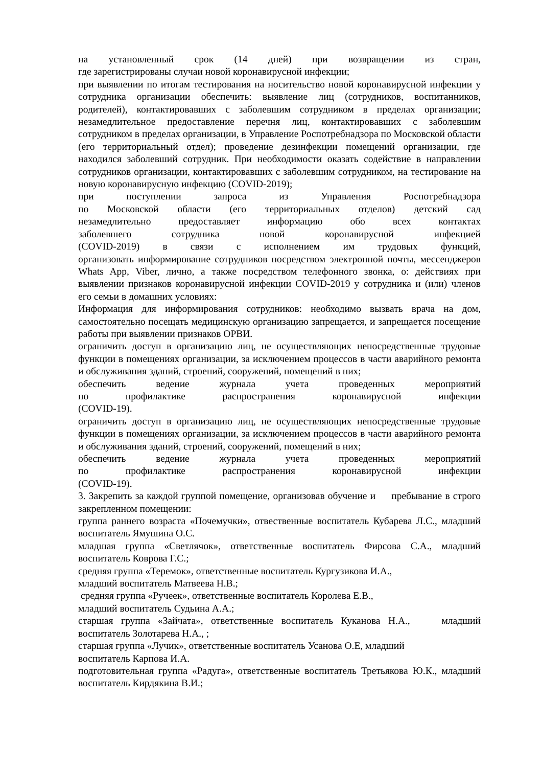на установленный срок (14 дней) при возвращении из стран,
где зарегистрированы случаи новой коронавирусной инфекции;
при выявлении по итогам тестирования на носительство новой коронавирусной инфекции у сотрудника организации обеспечить: выявление лиц (сотрудников, воспитанников, родителей), контактировавших с заболевшим сотрудником в пределах организации; незамедлительное предоставление перечня лиц, контактировавших с заболевшим сотрудником в пределах организации, в Управление Роспотребнадзора по Московской области (его территориальный отдел); проведение дезинфекции помещений организации, где находился заболевший сотрудник. При необходимости оказать содействие в направлении сотрудников организации, контактировавших с заболевшим сотрудником, на тестирование на новую коронавирусную инфекцию (COVID-2019);
при поступлении запроса из Управления Роспотребнадзора
по Московской области (его территориальных отделов) детский сад
незамедлительно предоставляет информацию обо всех контактах
заболевшего сотрудника новой коронавирусной инфекцией
(COVID-2019) в связи с исполнением им трудовых функций,
организовать информирование сотрудников посредством электронной почты, мессенджеров Whats App, Viber, лично, а также посредством телефонного звонка, о: действиях при выявлении признаков коронавирусной инфекции COVID-2019 у сотрудника и (или) членов его семьи в домашних условиях:
Информация для информирования сотрудников: необходимо вызвать врача на дом, самостоятельно посещать медицинскую организацию запрещается, и запрещается посещение работы при выявлении признаков ОРВИ.
ограничить доступ в организацию лиц, не осуществляющих непосредственные трудовые функции в помещениях организации, за исключением процессов в части аварийного ремонта и обслуживания зданий, строений, сооружений, помещений в них;
обеспечить ведение журнала учета проведенных мероприятий
по профилактике распространения коронавирусной инфекции
(COVID-19).
ограничить доступ в организацию лиц, не осуществляющих непосредственные трудовые функции в помещениях организации, за исключением процессов в части аварийного ремонта и обслуживания зданий, строений, сооружений, помещений в них;
обеспечить ведение журнала учета проведенных мероприятий
по профилактике распространения коронавирусной инфекции
(COVID-19).
3. Закрепить за каждой группой помещение, организовав обучение и пребывание в строго закрепленном помещении:
группа раннего возраста «Почемучки», отвественные воспитатель Кубарева Л.С., младший воспитатель Ямушина О.С.
младшая группа «Светлячок», ответственные воспитатель Фирсова С.А., младший воспитатель Коврова Г.С.;
средняя группа «Теремок», ответственные воспитатель Кургузикова И.А.,
младший воспитатель Матвеева Н.В.;
средняя группа «Ручеек», ответственные воспитатель Королева Е.В.,
младший воспитатель Судьина А.А.;
старшая группа «Зайчата», ответственные воспитатель Куканова Н.А., младший воспитатель Золотарева Н.А., ;
старшая группа «Лучик», ответственные воспитатель Усанова О.Е, младший
воспитатель Карпова И.А.
подготовительная группа «Радуга», ответственные воспитатель Третьякова Ю.К., младший воспитатель Кирдякина В.И.;